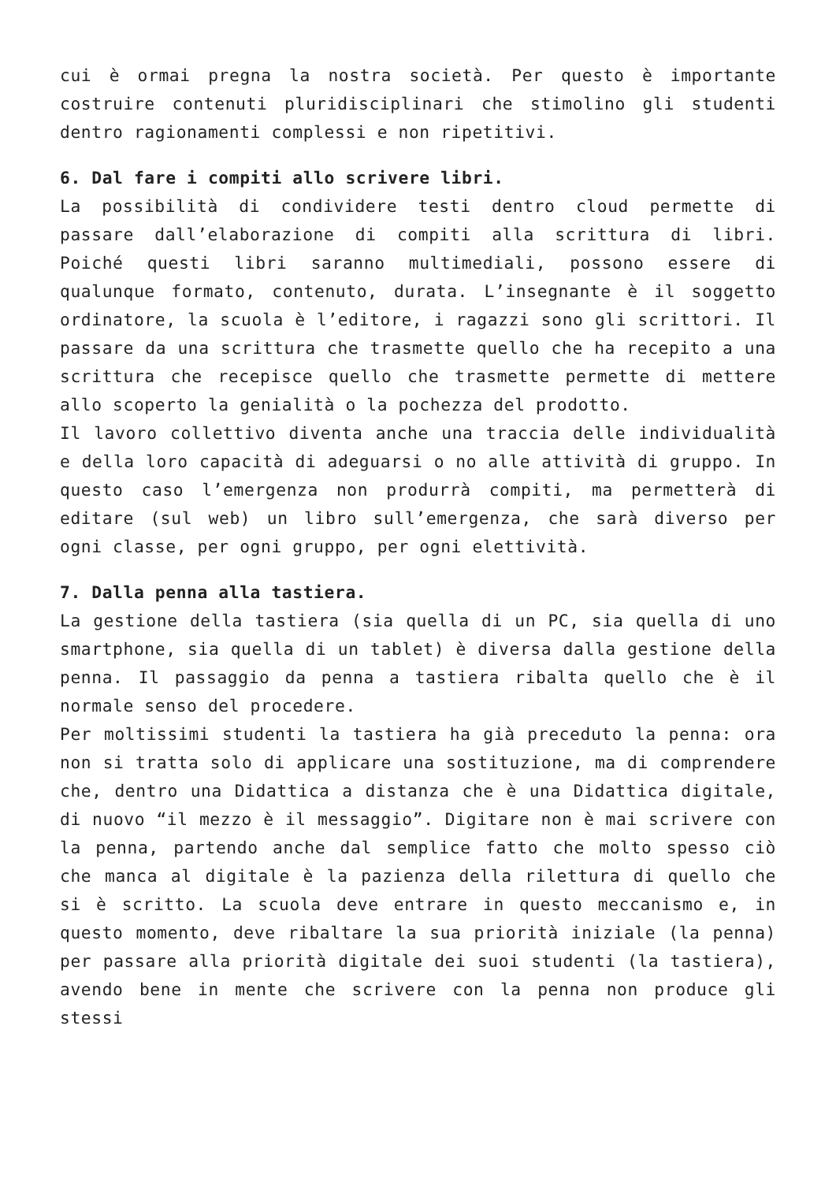cui è ormai pregna la nostra società. Per questo è importante costruire contenuti pluridisciplinari che stimolino gli studenti dentro ragionamenti complessi e non ripetitivi.
6. Dal fare i compiti allo scrivere libri.
La possibilità di condividere testi dentro cloud permette di passare dall’elaborazione di compiti alla scrittura di libri. Poiché questi libri saranno multimediali, possono essere di qualunque formato, contenuto, durata. L’insegnante è il soggetto ordinatore, la scuola è l’editore, i ragazzi sono gli scrittori. Il passare da una scrittura che trasmette quello che ha recepito a una scrittura che recepisce quello che trasmette permette di mettere allo scoperto la genialità o la pochezza del prodotto.
Il lavoro collettivo diventa anche una traccia delle individualità e della loro capacità di adeguarsi o no alle attività di gruppo. In questo caso l’emergenza non produrrà compiti, ma permetterà di editare (sul web) un libro sull’emergenza, che sarà diverso per ogni classe, per ogni gruppo, per ogni elettività.
7. Dalla penna alla tastiera.
La gestione della tastiera (sia quella di un PC, sia quella di uno smartphone, sia quella di un tablet) è diversa dalla gestione della penna. Il passaggio da penna a tastiera ribalta quello che è il normale senso del procedere.
Per moltissimi studenti la tastiera ha già preceduto la penna: ora non si tratta solo di applicare una sostituzione, ma di comprendere che, dentro una Didattica a distanza che è una Didattica digitale, di nuovo “il mezzo è il messaggio”. Digitare non è mai scrivere con la penna, partendo anche dal semplice fatto che molto spesso ciò che manca al digitale è la pazienza della rilettura di quello che si è scritto. La scuola deve entrare in questo meccanismo e, in questo momento, deve ribaltare la sua priorità iniziale (la penna) per passare alla priorità digitale dei suoi studenti (la tastiera), avendo bene in mente che scrivere con la penna non produce gli stessi